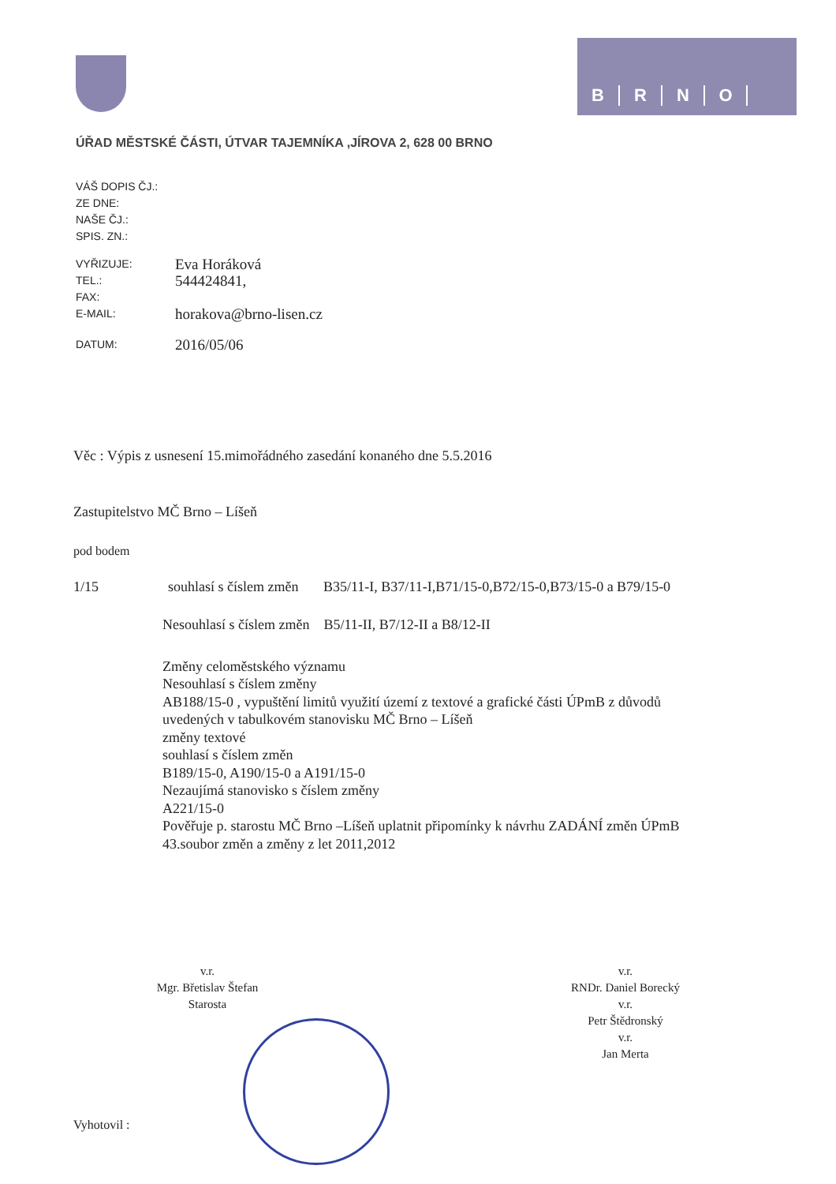BRNO
ÚŘAD MĚSTSKÉ ČÁSTI, ÚTVAR TAJEMNÍKA ,JÍROVA 2, 628 00 BRNO
VÁŠ DOPIS ČJ.:
ZE DNE:
NAŠE ČJ.:
SPIS. ZN.:
VYŘIZUJE:
Eva Horáková
TEL.:
544424841,
FAX:
E-MAIL:
horakova@brno-lisen.cz
DATUM:
2016/05/06
Věc : Výpis z usnesení 15.mimořádného zasedání konaného dne 5.5.2016
Zastupitelstvo MČ Brno – Líšeň
pod bodem
1/15 souhlasí s číslem změn B35/11-I, B37/11-I,B71/15-0,B72/15-0,B73/15-0 a B79/15-0
Nesouhlasí s číslem změn B5/11-II, B7/12-II a B8/12-II
Změny celoměstského významu
Nesouhlasí s číslem změny
AB188/15-0 , vypuštění limitů využití území z textové a grafické části ÚPmB z důvodů
uvedených v tabulkovém stanovisku MČ Brno – Líšeň
změny textové
souhlasí s číslem změn
B189/15-0, A190/15-0 a A191/15-0
Nezaujímá stanovisko s číslem změny
A221/15-0
Pověřuje p. starostu MČ Brno –Líšeň uplatnit připomínky k návrhu ZADÁNÍ změn ÚPmB
43.soubor změn a změny z let 2011,2012
v.r.
Mgr. Břetislav Štefan
Starosta
v.r.
RNDr. Daniel Borecký
v.r.
Petr Štědronský
v.r.
Jan Merta
Vyhotovil :